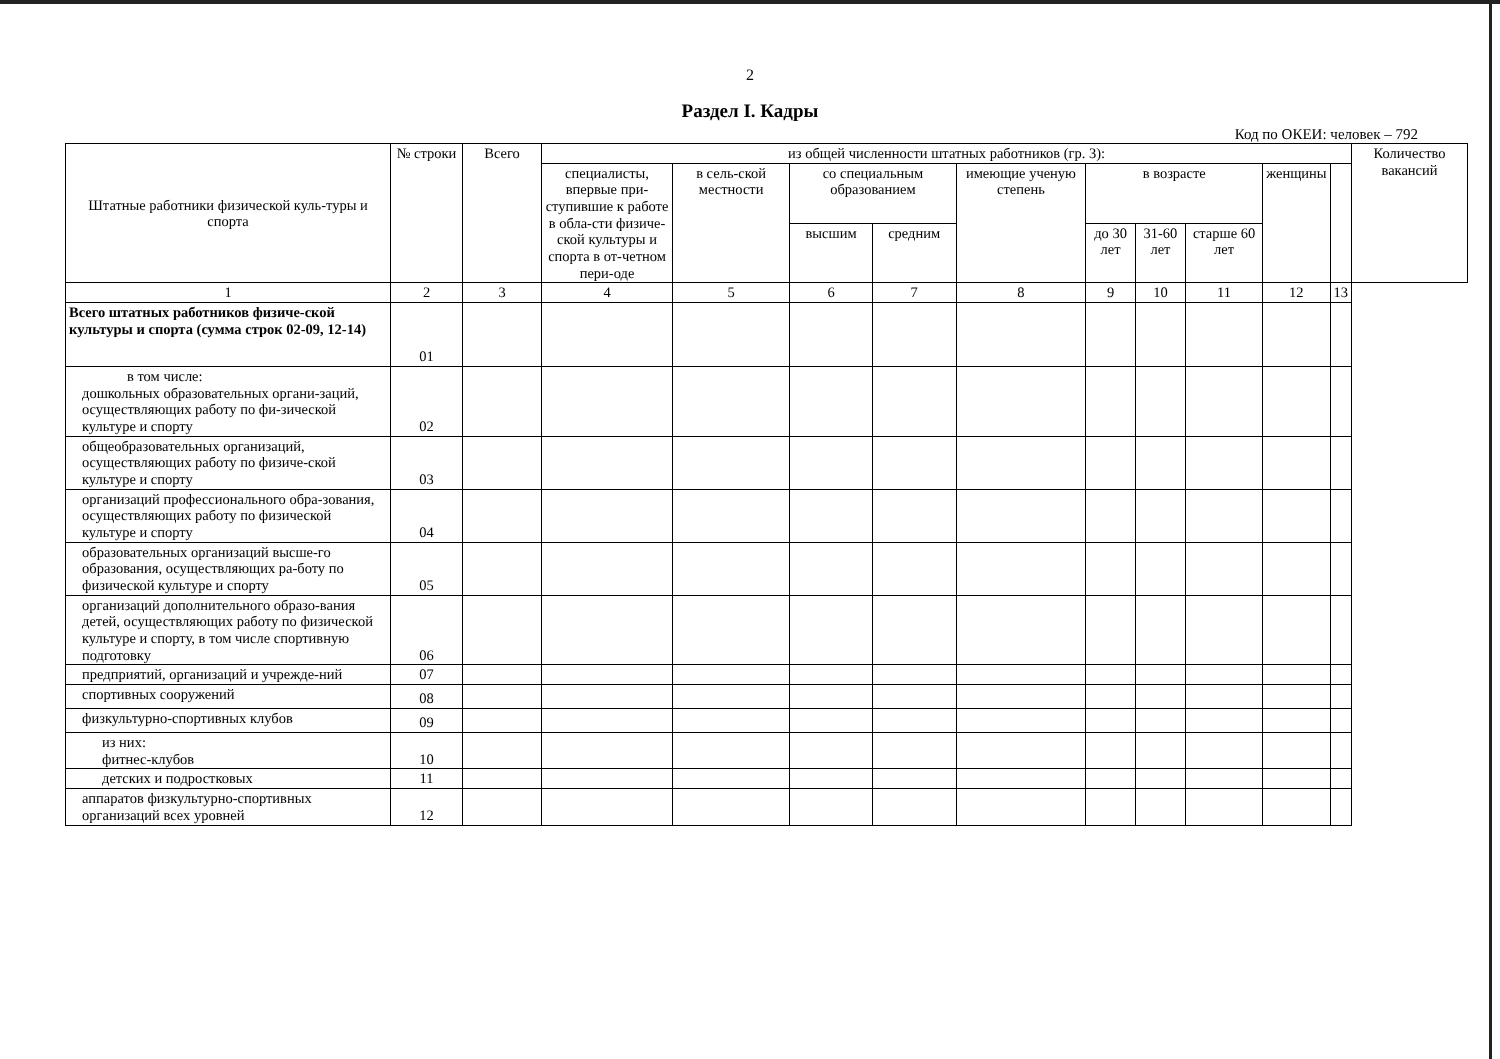2
Раздел I. Кадры
Код по ОКЕИ: человек – 792
| Штатные работники физической куль-туры и спорта | № строки | Всего | из общей численности штатных работников (гр. 3): | | | | | | | | | | Количество вакансий |
| --- | --- | --- | --- | --- | --- | --- | --- | --- | --- | --- | --- | --- | --- |
| | | | специалисты, впервые при-ступившие к работе в обла-сти физиче-ской культуры и спорта в от-четном пери-оде | в сель-ской местности | со специальным образованием | | имеющие ученую степень | в возрасте | | | женщины | | |
| | | | | | высшим | средним | | до 30 лет | 31-60 лет | старше 60 лет | | | |
| 1 | 2 | 3 | 4 | 5 | 6 | 7 | 8 | 9 | 10 | 11 | 12 | 13 | |
| Всего штатных работников физиче-ской культуры и спорта (сумма строк 02-09, 12-14) | 01 | | | | | | | | | | | | |
| в том числе: дошкольных образовательных органи-заций, осуществляющих работу по фи-зической культуре и спорту | 02 | | | | | | | | | | | | |
| общеобразовательных организаций, осуществляющих работу по физиче-ской культуре и спорту | 03 | | | | | | | | | | | | |
| организаций профессионального обра-зования, осуществляющих работу по физической культуре и спорту | 04 | | | | | | | | | | | | |
| образовательных организаций высше-го образования, осуществляющих ра-боту по физической культуре и спорту | 05 | | | | | | | | | | | | |
| организаций дополнительного образо-вания детей, осуществляющих работу по физической культуре и спорту, в том числе спортивную подготовку | 06 | | | | | | | | | | | | |
| предприятий, организаций и учрежде-ний | 07 | | | | | | | | | | | | |
| спортивных сооружений | 08 | | | | | | | | | | | | |
| физкультурно-спортивных клубов | 09 | | | | | | | | | | | | |
| из них: фитнес-клубов | 10 | | | | | | | | | | | | |
| детских и подростковых | 11 | | | | | | | | | | | | |
| аппаратов физкультурно-спортивных организаций всех уровней | 12 | | | | | | | | | | | | |